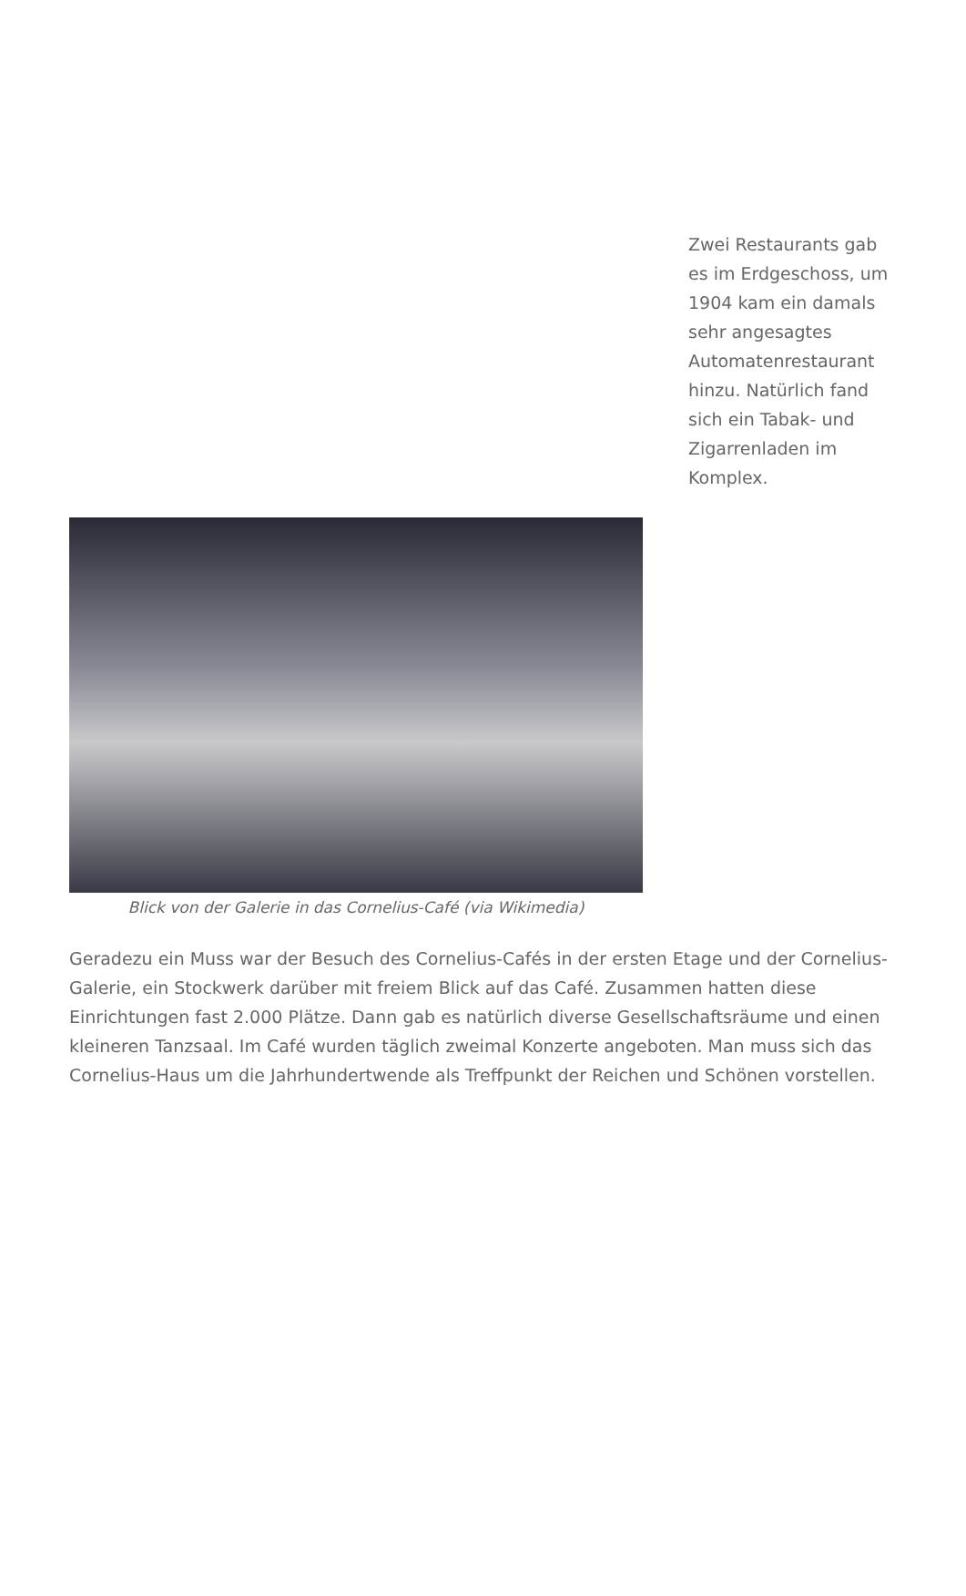Zwei Restaurants gab es im Erdgeschoss, um 1904 kam ein damals sehr angesagtes Automatenrestaurant hinzu. Natürlich fand sich ein Tabak- und Zigarrenladen im Komplex.
Blick von der Galerie in das Cornelius-Café (via Wikimedia)
Geradezu ein Muss war der Besuch des Cornelius-Cafés in der ersten Etage und der Cornelius-Galerie, ein Stockwerk darüber mit freiem Blick auf das Café. Zusammen hatten diese Einrichtungen fast 2.000 Plätze. Dann gab es natürlich diverse Gesellschaftsräume und einen kleineren Tanzsaal. Im Café wurden täglich zweimal Konzerte angeboten. Man muss sich das Cornelius-Haus um die Jahrhundertwende als Treffpunkt der Reichen und Schönen vorstellen.